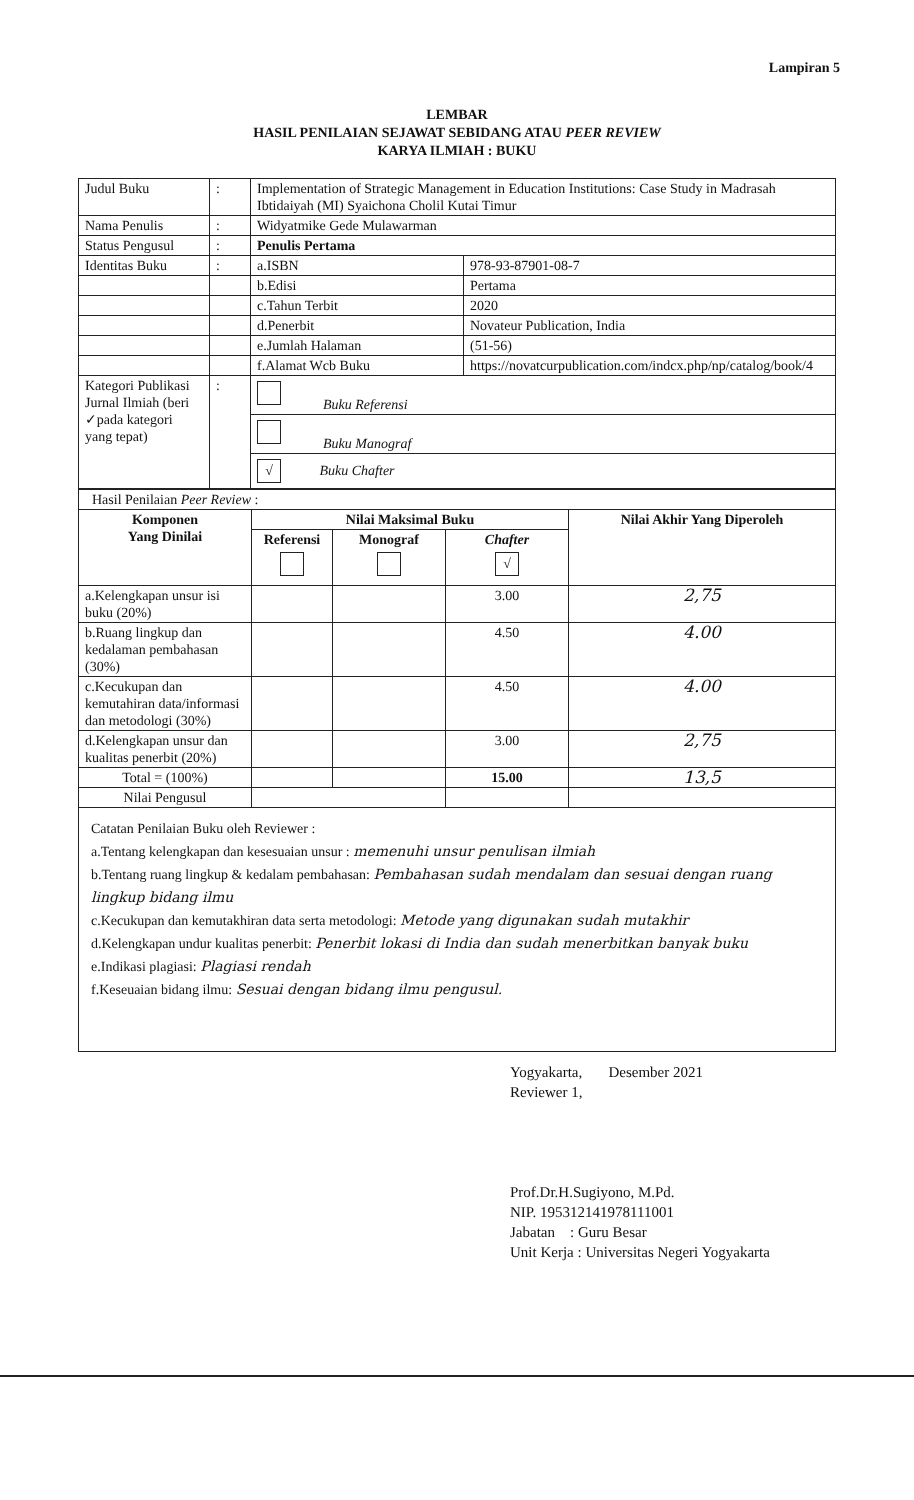Lampiran 5
LEMBAR
HASIL PENILAIAN SEJAWAT SEBIDANG ATAU PEER REVIEW
KARYA ILMIAH : BUKU
| Judul Buku | : | Implementation of Strategic Management in Education Institutions: Case Study in Madrasah Ibtidaiyah (MI) Syaichona Cholil Kutai Timur | |
| Nama Penulis | : | Widyatmike Gede Mulawarman | |
| Status Pengusul | : | Penulis Pertama | |
| Identitas Buku | : | a.ISBN | 978-93-87901-08-7 |
| | | b.Edisi | Pertama |
| | | c.Tahun Terbit | 2020 |
| | | d.Penerbit | Novateur Publication, India |
| | | e.Jumlah Halaman | (51-56) |
| | | f.Alamat Wcb Buku | https://novatcurpublication.com/indcx.php/np/catalog/book/4 |
| Kategori Publikasi Jurnal Ilmiah (beri ✓pada kategori yang tepat) | : | Buku Referensi | |
| | | Buku Manograf | |
| | | √ Buku Chafter | |
| Hasil Penilaian Peer Review : | | | | |
| Komponen Yang Dinilai | Nilai Maksimal Buku | | | Nilai Akhir Yang Diperoleh |
| | Referensi | Monograf | Chafter √ | |
| a.Kelengkapan unsur isi buku (20%) | | | 3.00 | 2,75 |
| b.Ruang lingkup dan kedalaman pembahasan (30%) | | | 4.50 | 4.00 |
| c.Kecukupan dan kemutahiran data/informasi dan metodologi (30%) | | | 4.50 | 4.00 |
| d.Kelengkapan unsur dan kualitas penerbit (20%) | | | 3.00 | 2,75 |
| Total = (100%) | | | 15.00 | 13,5 |
| Nilai Pengusul | | | | |
Catatan Penilaian Buku oleh Reviewer :
a.Tentang kelengkapan dan kesesuaian unsur : memenuhi unsur penulisan ilmiah
b.Tentang ruang lingkup & kedalam pembahasan: Pembahasan sudah mendalam dan sesuai dengan ruang lingkup bidang ilmu
c.Kecukupan dan kemutakhiran data serta metodologi: Metode yang digunakan sudah mutakhir
d.Kelengkapan undur kualitas penerbit: Penerbit lokasi di India dan sudah menerbitkan banyak buku
e.Indikasi plagiasi: Plagiasi rendah
f.Keseuaian bidang ilmu: Sesuai dengan bidang ilmu pengusul.
Yogyakarta, Desember 2021
Reviewer 1,
Prof.Dr.H.Sugiyono, M.Pd.
NIP. 195312141978111001
Jabatan : Guru Besar
Unit Kerja : Universitas Negeri Yogyakarta